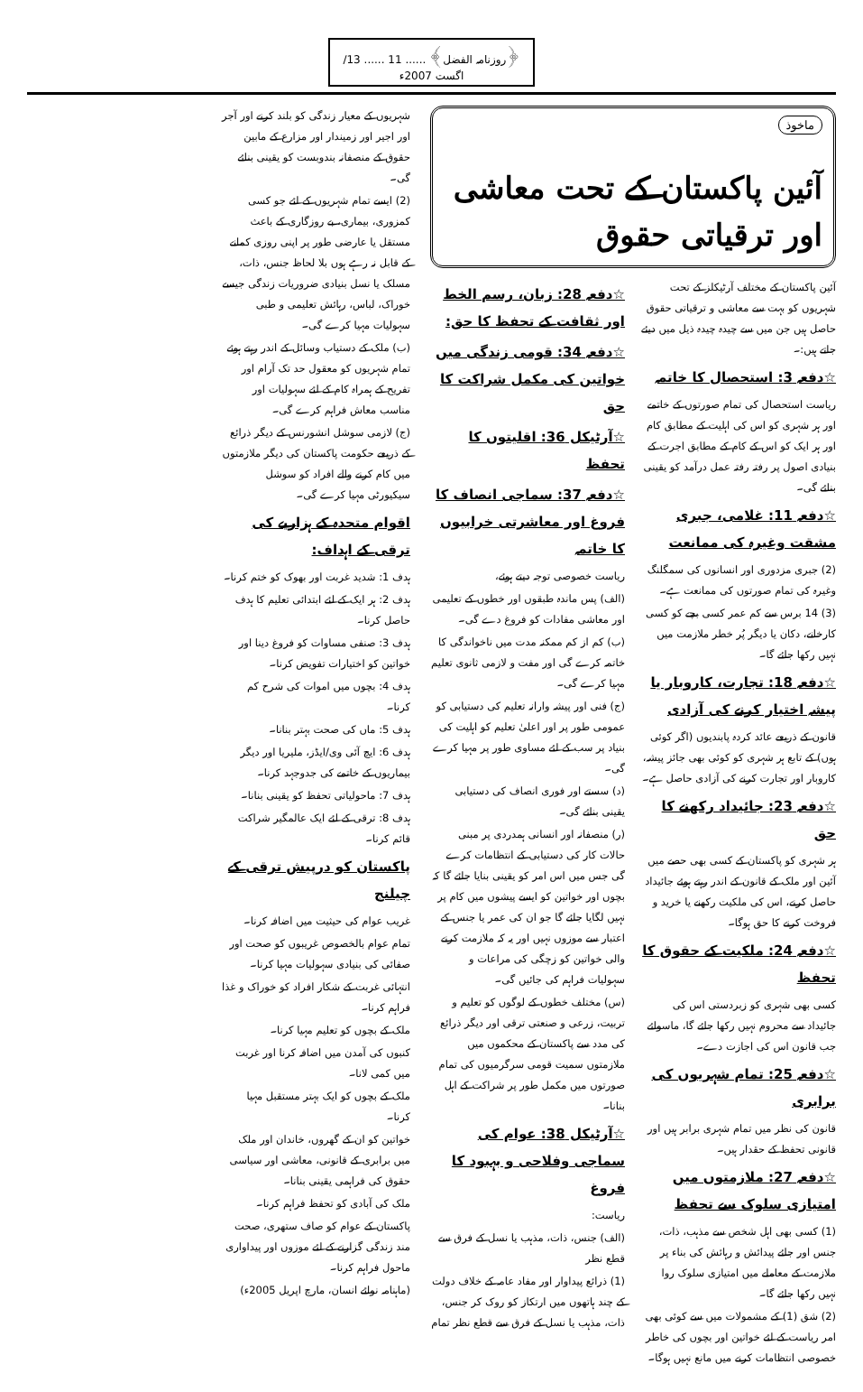﴿روزنامہ الفضل﴾ ...... 11 ...... 13/ اگست 2007ء
ماخوذ
آئین پاکستان کے تحت معاشی اور ترقیاتی حقوق
آئین پاکستان کے مختلف آرٹیکلز کے تحت شہریوں کو بہت سے معاشی و ترقیاتی حقوق حاصل ہیں جن میں سے چیدہ چیدہ ذیل میں دیئے جاتے ہیں:۔
☆دفعہ 3: استحصال کا خاتمہ
ریاست استحصال کی تمام صورتوں کے خاتمے اور ہر شہری کو اس کی اہلیت کے مطابق کام اور ہر ایک کو اس کے کام کے مطابق اجرت کے بنیادی اصول پر رفتہ رفتہ عمل درآمد کو یقینی بنائے گی۔
☆دفعہ 11: غلامی، جبری مشقت وغیرہ کی ممانعت
(2) جبری مزدوری اور انسانوں کی سمگلنگ وغیرہ کی تمام صورتوں کی ممانعت ہے۔
(3) 14 برس سے کم عمر کسی بچے کو کسی کارخانے، دکان یا دیگر پُر خطر ملازمت میں نہیں رکھا جائے گا۔
☆دفعہ 18: تجارت، کاروبار یا پیشہ اختیار کرنے کی آزادی
قانون کے ذریعے عائد کردہ پابندیوں (اگر کوئی ہوں) کے تابع ہر شہری کو کوئی بھی جائز پیشہ، کاروبار اور تجارت کرنے کی آزادی حاصل ہے۔
☆دفعہ 23: جائیداد رکھنے کا حق
ہر شہری کو پاکستان کے کسی بھی حصے میں آئین اور ملک کے قانون کے اندر رہتے ہوئے جائیداد حاصل کرنے، اس کی ملکیت رکھنے یا خرید و فروخت کرنے کا حق ہوگا۔
☆دفعہ 24: ملکیت کے حقوق کا تحفظ
کسی بھی شہری کو زبردستی اس کی جائیداد سے محروم نہیں رکھا جائے گا، ماسوائے جب قانون اس کی اجازت دے۔
☆دفعہ 25: تمام شہریوں کی برابری
قانون کی نظر میں تمام شہری برابر ہیں اور قانونی تحفظ کے حقدار ہیں۔
☆دفعہ 27: ملازمتوں میں امتیازی سلوک سے تحفظ
(1) کسی بھی اہل شخص سے مذہب، ذات، جنس اور جائے پیدائش و رہائش کی بناء پر ملازمت کے معاملے میں امتیازی سلوک روا نہیں رکھا جائے گا۔
(2) شق (1) کے مشمولات میں سے کوئی بھی امر ریاست کے لئے خواتین اور بچوں کی خاطر خصوصی انتظامات کرنے میں مانع نہیں ہوگا۔
☆دفعہ 28: زبان، رسم الخط اور ثقافت کے تحفظ کا حق:
☆دفعہ 34: قومی زندگی میں خواتین کی مکمل شراکت کا حق
☆آرٹیکل 36: اقلیتوں کا تحفظ
☆دفعہ 37: سماجی انصاف کا فروغ اور معاشرتی خرابیوں کا خاتمہ
ریاست خصوصی توجہ دیتے ہوئے،
(الف) پس ماندہ طبقوں اور خطوں کے تعلیمی اور معاشی مفادات کو فروغ دے گی۔
(ب) کم از کم ممکنہ مدت میں ناخواندگی کا خاتمہ کرے گی اور مفت و لازمی ثانوی تعلیم مہیا کرے گی۔
(ج) فنی اور پیشہ وارانہ تعلیم کی دستیابی کو عمومی طور پر اور اعلیٰ تعلیم کو اہلیت کی بنیاد پر سب کے لئے مساوی طور پر مہیا کرے گی۔
(د) سستے اور فوری انصاف کی دستیابی یقینی بنائے گی۔
(ر) منصفانہ اور انسانی ہمدردی پر مبنی حالات کار کی دستیابی کے انتظامات کرے گی جس میں اس امر کو یقینی بنایا جائے گا کہ بچوں اور خواتین کو ایسے پیشوں میں کام پر نہیں لگایا جائے گا جو ان کی عمر یا جنس کے اعتبار سے موزوں نہیں اور یہ کہ ملازمت کرنے والی خواتین کو زچگی کی مراعات و سہولیات فراہم کی جائیں گی۔
(س) مختلف خطوں کے لوگوں کو تعلیم و تربیت، زرعی و صنعتی ترقی اور دیگر ذرائع کی مدد سے پاکستان کے محکموں میں ملازمتوں سمیت قومی سرگرمیوں کی تمام صورتوں میں مکمل طور پر شراکت کے اہل بنانا۔
☆آرٹیکل 38: عوام کی سماجی وفلاحی و بہبود کا فروغ
ریاست:
(الف) جنس، ذات، مذہب یا نسل کے فرق سے قطع نظر
(1) ذرائع پیداوار اور مفاد عامہ کے خلاف دولت کے چند ہاتھوں میں ارتکاز کو روک کر جنس، ذات، مذہب یا نسل کے فرق سے قطع نظر تمام
شہریوں کے معیار زندگی کو بلند کرنے اور آجر اور اجیر اور زمیندار اور مزارع کے مابین حقوق کے منصفانہ بندوبست کو یقینی بنائے گی۔
(2) ایسے تمام شہریوں کے لئے جو کسی کمزوری، بیماری، بے روزگاری کے باعث مستقل یا عارضی طور پر اپنی روزی کمانے کے قابل نہ رہے ہوں بلا لحاظ جنس، ذات، مسلک یا نسل بنیادی ضروریات زندگی جیسے خوراک، لباس، رہائش تعلیمی و طبی سہولیات مہیا کرے گی۔
(ب) ملک کے دستیاب وسائل کے اندر رہتے ہوئے تمام شہریوں کو معقول حد تک آرام اور تفریح کے ہمراہ کام کے لئے سہولیات اور مناسب معاش فراہم کرے گی۔
(ج) لازمی سوشل انشورنس کے دیگر ذرائع کے ذریعے حکومت پاکستان کی دیگر ملازمتوں میں کام کرنے والے افراد کو سوشل سیکیورٹی مہیا کرے گی۔
اقوام متحدہ کے ہزاریے کی ترقی کے اہداف:
ہدف 1: شدید غربت اور بھوک کو ختم کرنا۔
ہدف 2: ہر ایک کے لئے ابتدائی تعلیم کا ہدف حاصل کرنا۔
ہدف 3: صنفی مساوات کو فروغ دینا اور خواتین کو اختیارات تفویض کرنا۔
ہدف 4: بچوں میں اموات کی شرح کم کرنا۔
ہدف 5: ماں کی صحت بہتر بنانا۔
ہدف 6: ایچ آئی وی/ایڈز، ملیریا اور دیگر بیماریوں کے خاتمے کی جدوجہد کرنا۔
ہدف 7: ماحولیاتی تحفظ کو یقینی بنانا۔
ہدف 8: ترقی کے لئے ایک عالمگیر شراکت قائم کرنا۔
پاکستان کو درپیش ترقی کے چیلنج
غریب عوام کی حیثیت میں اضافہ کرنا۔
تمام عوام بالخصوص غریبوں کو صحت اور صفائی کی بنیادی سہولیات مہیا کرنا۔
انتہائی غربت کے شکار افراد کو خوراک و غذا فراہم کرنا۔
ملک کے بچوں کو تعلیم مہیا کرنا۔
کنبوں کی آمدن میں اضافہ کرنا اور غربت میں کمی لانا۔
ملک کے بچوں کو ایک بہتر مستقبل مہیا کرنا۔
خواتین کو ان کے گھروں، خاندان اور ملک میں برابری کے قانونی، معاشی اور سیاسی حقوق کی فراہمی یقینی بنانا۔
ملک کی آبادی کو تحفظ فراہم کرنا۔
پاکستان کے عوام کو صاف ستھری، صحت مند زندگی گزارنے کے لئے موزوں اور پیداواری ماحول فراہم کرنا۔
(ماہنامہ نوائے انسان، مارچ اپریل 2005ء)